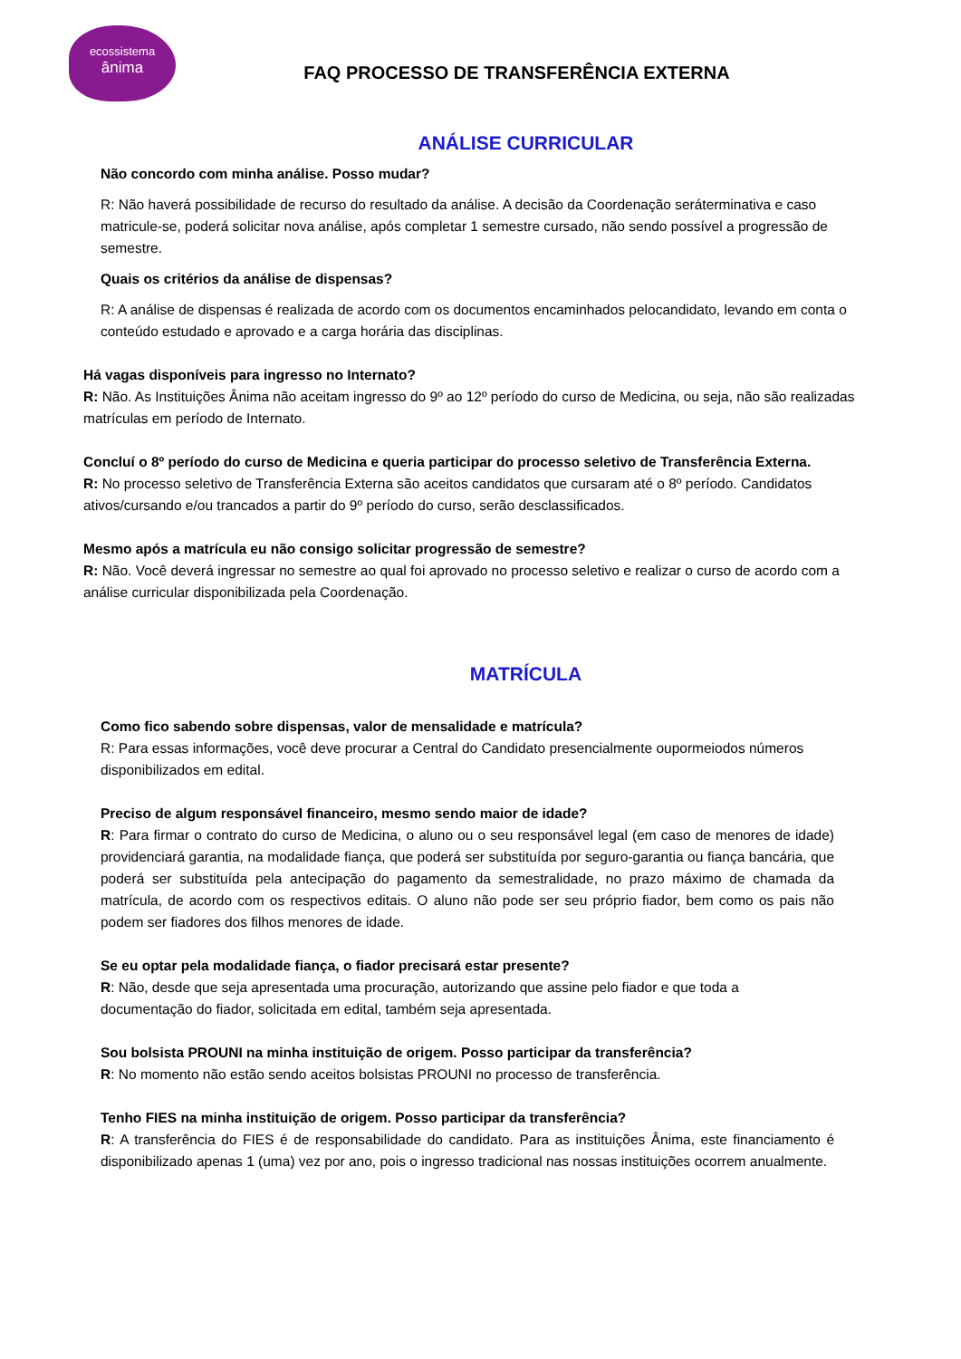ecossistema
ânima
FAQ PROCESSO DE TRANSFERÊNCIA EXTERNA
ANÁLISE CURRICULAR
Não concordo com minha análise. Posso mudar?
R: Não haverá possibilidade de recurso do resultado da análise. A decisão da Coordenação seráterminativa e caso matricule-se, poderá solicitar nova análise, após completar 1 semestre cursado, não sendo possível a progressão de semestre.
Quais os critérios da análise de dispensas?
R: A análise de dispensas é realizada de acordo com os documentos encaminhados pelocandidato, levando em conta o conteúdo estudado e aprovado e a carga horária das disciplinas.
Há vagas disponíveis para ingresso no Internato?
R: Não. As Instituições Ânima não aceitam ingresso do 9º ao 12º período do curso de Medicina, ou seja, não são realizadas matrículas em período de Internato.
Concluí o 8º período do curso de Medicina e queria participar do processo seletivo de Transferência Externa.
R: No processo seletivo de Transferência Externa são aceitos candidatos que cursaram até o 8º período. Candidatos ativos/cursando e/ou trancados a partir do 9º período do curso, serão desclassificados.
Mesmo após a matrícula eu não consigo solicitar progressão de semestre?
R: Não. Você deverá ingressar no semestre ao qual foi aprovado no processo seletivo e realizar o curso de acordo com a análise curricular disponibilizada pela Coordenação.
MATRÍCULA
Como fico sabendo sobre dispensas, valor de mensalidade e matrícula?
R: Para essas informações, você deve procurar a Central do Candidato presencialmente oupormeiodos números disponibilizados em edital.
Preciso de algum responsável financeiro, mesmo sendo maior de idade?
R: Para firmar o contrato do curso de Medicina, o aluno ou o seu responsável legal (em caso de menores de idade) providenciará garantia, na modalidade fiança, que poderá ser substituída por seguro-garantia ou fiança bancária, que poderá ser substituída pela antecipação do pagamento da semestralidade, no prazo máximo de chamada da matrícula, de acordo com os respectivos editais. O aluno não pode ser seu próprio fiador, bem como os pais não podem ser fiadores dos filhos menores de idade.
Se eu optar pela modalidade fiança, o fiador precisará estar presente?
R: Não, desde que seja apresentada uma procuração, autorizando que assine pelo fiador e que toda a documentação do fiador, solicitada em edital, também seja apresentada.
Sou bolsista PROUNI na minha instituição de origem. Posso participar da transferência?
R: No momento não estão sendo aceitos bolsistas PROUNI no processo de transferência.
Tenho FIES na minha instituição de origem. Posso participar da transferência?
R: A transferência do FIES é de responsabilidade do candidato. Para as instituições Ânima, este financiamento é disponibilizado apenas 1 (uma) vez por ano, pois o ingresso tradicional nas nossas instituições ocorrem anualmente.